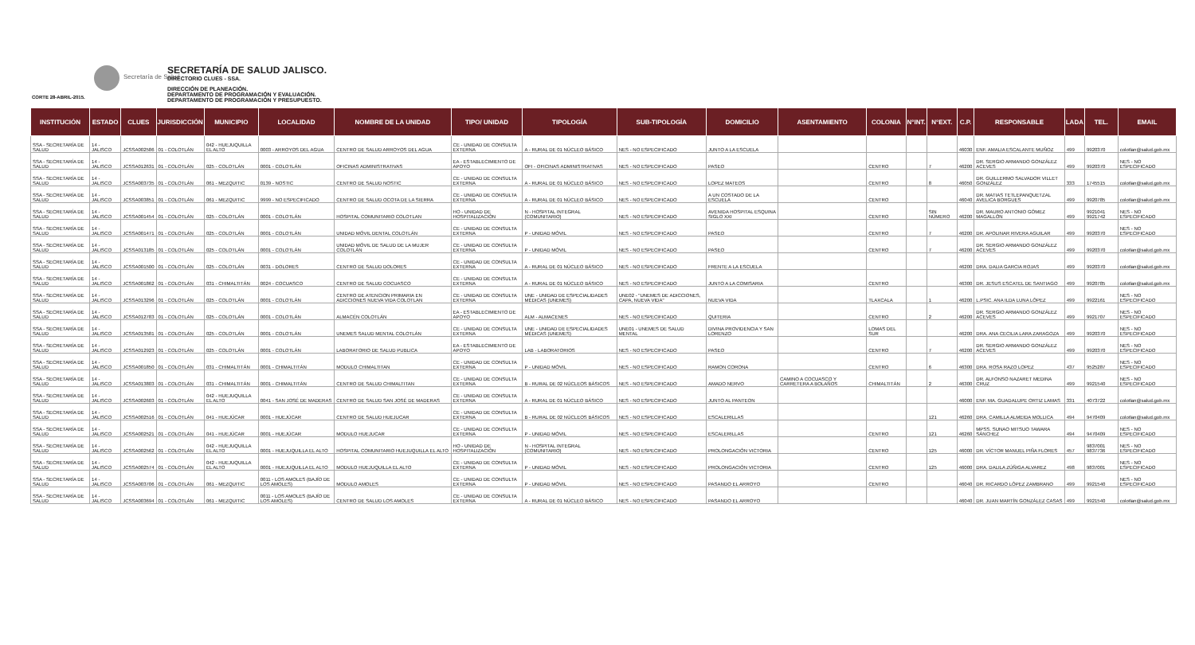Secretaría de Salud
SECRETARÍA DE SALUD JALISCO.
DIRECTORIO CLUES - SSA.
DIRECCIÓN DE PLANEACIÓN.
DEPARTAMENTO DE PROGRAMACIÓN Y EVALUACIÓN.
DEPARTAMENTO DE PROGRAMACIÓN Y PRESUPUESTO.
CORTE 28-ABRIL-2015.
| INSTITUCIÓN | ESTADO | CLUES | JURISDICCIÓN | MUNICIPIO | LOCALIDAD | NOMBRE DE LA UNIDAD | TIPO/ UNIDAD | TIPOLOGÍA | SUB-TIPOLOGÍA | DOMICILIO | ASENTAMIENTO | COLONIA | N°INT. | N°EXT. | C.P. | RESPONSABLE | LADA | TEL. | EMAIL |
| --- | --- | --- | --- | --- | --- | --- | --- | --- | --- | --- | --- | --- | --- | --- | --- | --- | --- | --- | --- |
| SSA - SECRETARÍA DE SALUD | 14 - JALISCO | JCSSA002586 | 01 - COLOTLÁN | 042 - HUEJUQUILLA EL ALTO | 0003 - ARROYOS DEL AGUA | CENTRO DE SALUD ARROYOS DEL AGUA | CE - UNIDAD DE CONSULTA EXTERNA | A - RURAL DE 01 NÚCLEO BÁSICO | NES - NO ESPECIFICADO | JUNTO A LA ESCUELA | | | | | 46030 | ENF. AMALIA ESCALANTE MUÑOZ | 499 | 9920370 | colotlan@salud.gob.mx |
| SSA - SECRETARÍA DE SALUD | 14 - JALISCO | JCSSA012631 | 01 - COLOTLÁN | 025 - COLOTLÁN | 0001 - COLOTLÁN | OFICINAS ADMINISTRATIVAS | EA - ESTABLECIMIENTO DE APOYO | OFI - OFICINAS ADMINISTRATIVAS | NES - NO ESPECIFICADO | PASEO | | CENTRO | | 7 | 46200 | DR. SERGIO ARMANDO GONZÁLEZ ACEVES | 499 | 9920370 | NES - NO ESPECIFICADO |
| SSA - SECRETARÍA DE SALUD | 14 - JALISCO | JCSSA003735 | 01 - COLOTLÁN | 061 - MEZQUITIC | 0139 - NOSTIC | CENTRO DE SALUD NOSTIC | CE - UNIDAD DE CONSULTA EXTERNA | A - RURAL DE 01 NÚCLEO BÁSICO | NES - NO ESPECIFICADO | LOPEZ MATEOS | | CENTRO | | 8 | 46050 | DR. GUILLERMO SALVADOR VILLET GONZÁLEZ | 333 | 1745515 | colotlan@salud.gob.mx |
| SSA - SECRETARÍA DE SALUD | 14 - JALISCO | JCSSA003851 | 01 - COLOTLÁN | 061 - MEZQUITIC | 9999 - NO ESPECIFICADO | CENTRO DE SALUD OCOTA DE LA SIERRA | CE - UNIDAD DE CONSULTA EXTERNA | A - RURAL DE 01 NÚCLEO BÁSICO | NES - NO ESPECIFICADO | A UN COSTADO DE LA ESCUELA | | CENTRO | | | 46040 | DR. MATIAS TETLEPANQUETZAL AVELICA BORGUES | 499 | 9920785 | colotlan@salud.gob.mx |
| SSA - SECRETARÍA DE SALUD | 14 - JALISCO | JCSSA001454 | 01 - COLOTLÁN | 025 - COLOTLÁN | 0001 - COLOTLÁN | HOSPITAL COMUNITARIO COLOTLAN | HO - UNIDAD DE HOSPITALIZACIÓN | N - HOSPITAL INTEGRAL (COMUNITARIO) | NES - NO ESPECIFICADO | AVENIDA HOSPITAL ESQUINA SIGLO XXI | | CENTRO | | SIN NÚMERO | 46200 | DR. MAURO ANTONIO GÓMEZ MAGALLÓN | 499 | 9921041 9921742 | NES - NO ESPECIFICADO |
| SSA - SECRETARÍA DE SALUD | 14 - JALISCO | JCSSA001471 | 01 - COLOTLÁN | 025 - COLOTLÁN | 0001 - COLOTLÁN | UNIDAD MÓVIL DENTAL COLOTLÁN | CE - UNIDAD DE CONSULTA EXTERNA | P - UNIDAD MÓVIL | NES - NO ESPECIFICADO | PASEO | | CENTRO | | 7 | 46200 | DR. APOLINAR RIVERA AGUILAR | 499 | 9920370 | NES - NO ESPECIFICADO |
| SSA - SECRETARÍA DE SALUD | 14 - JALISCO | JCSSA013185 | 01 - COLOTLÁN | 025 - COLOTLÁN | 0001 - COLOTLÁN | UNIDAD MÓVIL DE SALUD DE LA MUJER COLOTLÁN | CE - UNIDAD DE CONSULTA EXTERNA | P - UNIDAD MÓVIL | NES - NO ESPECIFICADO | PASEO | | CENTRO | | 7 | 46200 | DR. SERGIO ARMANDO GONZÁLEZ ACEVES | 499 | 9920370 | colotlan@salud.gob.mx |
| SSA - SECRETARÍA DE SALUD | 14 - JALISCO | JCSSA001500 | 01 - COLOTLÁN | 025 - COLOTLÁN | 0031 - DOLORES | CENTRO DE SALUD DOLORES | CE - UNIDAD DE CONSULTA EXTERNA | A - RURAL DE 01 NÚCLEO BÁSICO | NES - NO ESPECIFICADO | FRENTE A LA ESCUELA | | | | | 46200 | DRA. DALIA GARCIA ROJAS | 499 | 9920370 | colotlan@salud.gob.mx |
| SSA - SECRETARÍA DE SALUD | 14 - JALISCO | JCSSA001862 | 01 - COLOTLÁN | 031 - CHIMALTITÁN | 0024 - COCUASCO | CENTRO DE SALUD COCUASCO | CE - UNIDAD DE CONSULTA EXTERNA | A - RURAL DE 01 NÚCLEO BÁSICO | NES - NO ESPECIFICADO | JUNTO A LA COMISARIA | | CENTRO | | | 46300 | DR. JESUS ESCATEL DE SANTIAGO | 499 | 9920785 | colotlan@salud.gob.mx |
| SSA - SECRETARÍA DE SALUD | 14 - JALISCO | JCSSA013296 | 01 - COLOTLÁN | 025 - COLOTLÁN | 0001 - COLOTLÁN | CENTRO DE ATENCION PRIMARIA EN ADICCIONES NUEVA VIDA COLOTLAN | CE - UNIDAD DE CONSULTA EXTERNA | UNE - UNIDAD DE ESPECIALIDADES MÉDICAS (UNEMES) | UNE02 - "UNEMES DE ADICCIONES, CAPA, NUEVA VIDA" | NUEVA VIDA | | TLAXCALA | | 1 | 46200 | L.PSIC. ANA ILDA LUNA LÓPEZ | 499 | 9922161 | NES - NO ESPECIFICADO |
| SSA - SECRETARÍA DE SALUD | 14 - JALISCO | JCSSA012783 | 01 - COLOTLÁN | 025 - COLOTLÁN | 0001 - COLOTLÁN | ALMACÉN COLOTLÁN | EA - ESTABLECIMIENTO DE APOYO | ALM - ALMACENES | NES - NO ESPECIFICADO | QUITERIA | | CENTRO | | 2 | 46200 | DR. SERGIO ARMANDO GONZÁLEZ ACEVES | 499 | 9921707 | NES - NO ESPECIFICADO |
| SSA - SECRETARÍA DE SALUD | 14 - JALISCO | JCSSA013581 | 01 - COLOTLÁN | 025 - COLOTLÁN | 0001 - COLOTLÁN | UNEMES SALUD MENTAL COLOTLÁN | CE - UNIDAD DE CONSULTA EXTERNA | UNE - UNIDAD DE ESPECIALIDADES MÉDICAS (UNEMES) | UNE01 - UNEMES DE SALUD MENTAL | DIVINA PROVIDENCIA Y SAN LORENZO | | LOMAS DEL SUR | | | 46200 | DRA. ANA CECILIA LARA ZARAGOZA | 499 | 9920370 | NES - NO ESPECIFICADO |
| SSA - SECRETARÍA DE SALUD | 14 - JALISCO | JCSSA012923 | 01 - COLOTLÁN | 025 - COLOTLÁN | 0001 - COLOTLÁN | LABORATORIO DE SALUD PUBLICA | EA - ESTABLECIMIENTO DE APOYO | LAB - LABORATORIOS | NES - NO ESPECIFICADO | PASEO | | CENTRO | | 7 | 46200 | DR. SERGIO ARMANDO GONZÁLEZ ACEVES | 499 | 9920370 | NES - NO ESPECIFICADO |
| SSA - SECRETARÍA DE SALUD | 14 - JALISCO | JCSSA001850 | 01 - COLOTLÁN | 031 - CHIMALTITÁN | 0001 - CHIMALTITÁN | MODULO CHIMALTITAN | CE - UNIDAD DE CONSULTA EXTERNA | P - UNIDAD MÓVIL | NES - NO ESPECIFICADO | RAMON CORONA | | CENTRO | | 6 | 46300 | DRA. ROSA RAZO LOPEZ | 437 | 9525287 | NES - NO ESPECIFICADO |
| SSA - SECRETARÍA DE SALUD | 14 - JALISCO | JCSSA013803 | 01 - COLOTLÁN | 031 - CHIMALTITÁN | 0001 - CHIMALTITÁN | CENTRO DE SALUD CHIMALTITAN | CE - UNIDAD DE CONSULTA EXTERNA | B - RURAL DE 02 NÚCLEOS BÁSICOS | NES - NO ESPECIFICADO | AMADO NERVO | CAMINO A COCUASCO Y CARRETERA A BOLAÑOS | CHIMALTITÁN | | 2 | 46300 | DR. ALFONSO NAZARET MEDINA CRUZ | 499 | 9921540 | NES - NO ESPECIFICADO |
| SSA - SECRETARÍA DE SALUD | 14 - JALISCO | JCSSA002603 | 01 - COLOTLÁN | 042 - HUEJUQUILLA EL ALTO | 0041 - SAN JOSÉ DE MADERAS | CENTRO DE SALUD SAN JOSÉ DE MADERAS | CE - UNIDAD DE CONSULTA EXTERNA | A - RURAL DE 01 NÚCLEO BÁSICO | NES - NO ESPECIFICADO | JUNTO AL PANTEON | | | | | 46000 | ENF. MA. GUADALUPE ORTIZ LAMAS | 331 | 4073722 | colotlan@salud.gob.mx |
| SSA - SECRETARÍA DE SALUD | 14 - JALISCO | JCSSA002516 | 01 - COLOTLÁN | 041 - HUEJÚCAR | 0001 - HUEJÚCAR | CENTRO DE SALUD HUEJUCAR | CE - UNIDAD DE CONSULTA EXTERNA | B - RURAL DE 02 NÚCLEOS BÁSICOS | NES - NO ESPECIFICADO | ESCALERILLAS | | | | 121 | 46260 | DRA. CAMILLA ALMEIDA MOLLICA | 494 | 9470409 | colotlan@salud.gob.mx |
| SSA - SECRETARÍA DE SALUD | 14 - JALISCO | JCSSA002521 | 01 - COLOTLÁN | 041 - HUEJÚCAR | 0001 - HUEJÚCAR | MODULO HUEJUCAR | CE - UNIDAD DE CONSULTA EXTERNA | P - UNIDAD MÓVIL | NES - NO ESPECIFICADO | ESCALERILLAS | | CENTRO | | 121 | 46260 | MPSS. SUNAO MITSUO TAWARA SÁNCHEZ | 494 | 9470409 | NES - NO ESPECIFICADO |
| SSA - SECRETARÍA DE SALUD | 14 - JALISCO | JCSSA002562 | 01 - COLOTLÁN | 042 - HUEJUQUILLA EL ALTO | 0001 - HUEJUQUILLA EL ALTO | HOSPITAL COMUNITARIO HUEJUQUILLA EL ALTO | HO - UNIDAD DE HOSPITALIZACIÓN | N - HOSPITAL INTEGRAL (COMUNITARIO) | NES - NO ESPECIFICADO | PROLONGACIÓN VICTORIA | | CENTRO | | 125 | 46000 | DR. VÍCTOR MANUEL PIÑA FLORES | 457 | 9837001 9837736 | NES - NO ESPECIFICADO |
| SSA - SECRETARÍA DE SALUD | 14 - JALISCO | JCSSA002574 | 01 - COLOTLÁN | 042 - HUEJUQUILLA EL ALTO | 0001 - HUEJUQUILLA EL ALTO | MODULO HUEJUQUILLA EL ALTO | CE - UNIDAD DE CONSULTA EXTERNA | P - UNIDAD MÓVIL | NES - NO ESPECIFICADO | PROLONGACIÓN VICTORIA | | CENTRO | | 125 | 46000 | DRA. DALILA ZÚÑIGA ALVAREZ | 498 | 9837001 | NES - NO ESPECIFICADO |
| SSA - SECRETARÍA DE SALUD | 14 - JALISCO | JCSSA003706 | 01 - COLOTLÁN | 061 - MEZQUITIC | 0011 - LOS AMOLES (BAJÍO DE LOS AMOLES) | MODULO AMOLES | CE - UNIDAD DE CONSULTA EXTERNA | P - UNIDAD MÓVIL | NES - NO ESPECIFICADO | PASANDO EL ARROYO | | CENTRO | | | 46040 | DR. RICARDO LÓPEZ ZAMBRANO | 499 | 9921540 | NES - NO ESPECIFICADO |
| SSA - SECRETARÍA DE SALUD | 14 - JALISCO | JCSSA003694 | 01 - COLOTLÁN | 061 - MEZQUITIC | 0011 - LOS AMOLES (BAJÍO DE LOS AMOLES) | CENTRO DE SALUD LOS AMOLES | CE - UNIDAD DE CONSULTA EXTERNA | A - RURAL DE 01 NÚCLEO BÁSICO | NES - NO ESPECIFICADO | PASANDO EL ARROYO | | | | | 46040 | DR. JUAN MARTÍN GONZÁLEZ CASAS | 499 | 9921540 | colotlan@salud.gob.mx |